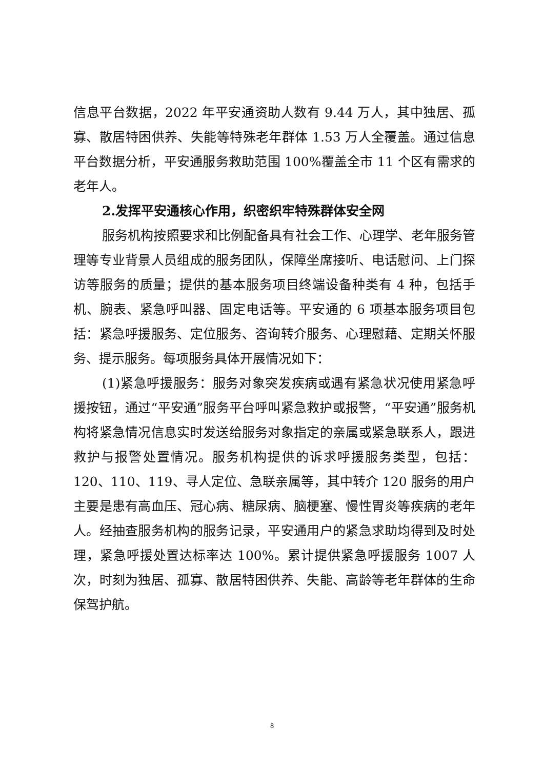信息平台数据，2022 年平安通资助人数有 9.44 万人，其中独居、孤寡、散居特困供养、失能等特殊老年群体 1.53 万人全覆盖。通过信息平台数据分析，平安通服务救助范围 100%覆盖全市 11 个区有需求的老年人。
2.发挥平安通核心作用，织密织牢特殊群体安全网
服务机构按照要求和比例配备具有社会工作、心理学、老年服务管理等专业背景人员组成的服务团队，保障坐席接听、电话慰问、上门探访等服务的质量；提供的基本服务项目终端设备种类有 4 种，包括手机、腕表、紧急呼叫器、固定电话等。平安通的 6 项基本服务项目包括：紧急呼援服务、定位服务、咨询转介服务、心理慰藉、定期关怀服务、提示服务。每项服务具体开展情况如下：
(1)紧急呼援服务：服务对象突发疾病或遇有紧急状况使用紧急呼援按钮，通过“平安通”服务平台呼叫紧急救护或报警，“平安通”服务机构将紧急情况信息实时发送给服务对象指定的亲属或紧急联系人，跟进救护与报警处置情况。服务机构提供的诉求呼援服务类型，包括：120、110、119、寻人定位、急联亲属等，其中转介 120 服务的用户主要是患有高血压、冠心病、糖尿病、脑梗塞、慢性胃炎等疾病的老年人。经抽查服务机构的服务记录，平安通用户的紧急求助均得到及时处理，紧急呼援处置达标率达 100%。累计提供紧急呼援服务 1007 人次，时刻为独居、孤寡、散居特困供养、失能、高龄等老年群体的生命保驾护航。
8